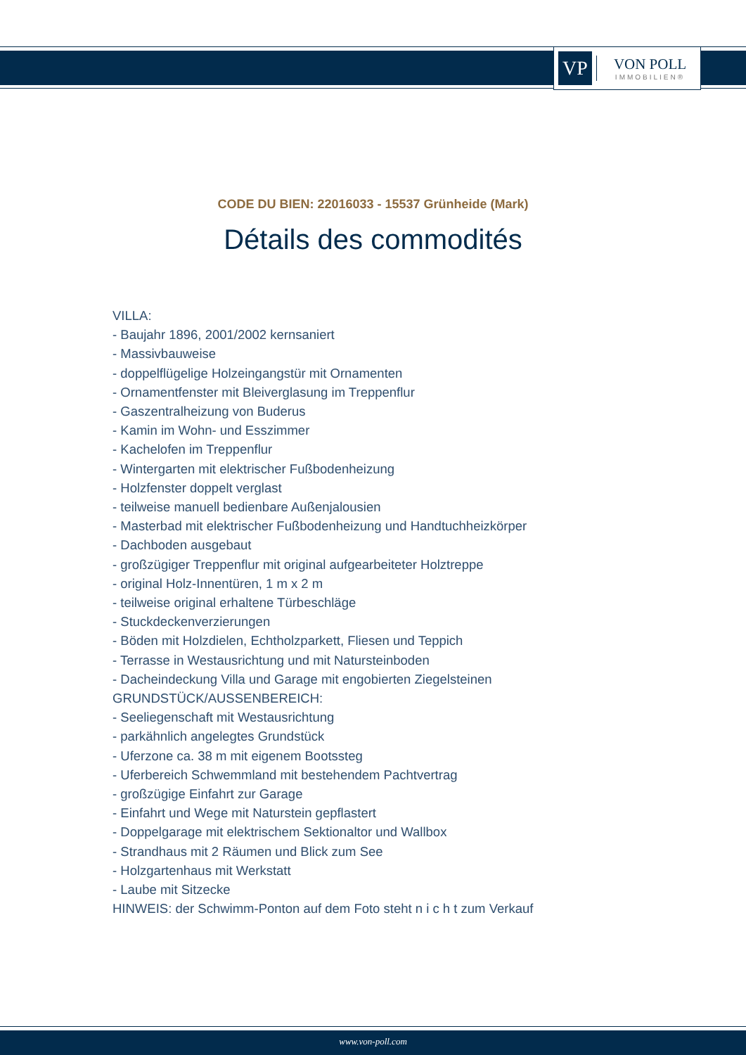VP
VON POLL
IMMOBILIEN®
CODE DU BIEN: 22016033 - 15537 Grünheide (Mark)
Détails des commodités
VILLA:
- Baujahr 1896, 2001/2002 kernsaniert
- Massivbauweise
- doppelflügelige Holzeingangstür mit Ornamenten
- Ornamentfenster mit Bleiverglasung im Treppenflur
- Gaszentralheizung von Buderus
- Kamin im Wohn- und Esszimmer
- Kachelofen im Treppenflur
- Wintergarten mit elektrischer Fußbodenheizung
- Holzfenster doppelt verglast
- teilweise manuell bedienbare Außenjalousien
- Masterbad mit elektrischer Fußbodenheizung und Handtuchheizkörper
- Dachboden ausgebaut
- großzügiger Treppenflur mit original aufgearbeiteter Holztreppe
- original Holz-Innentüren, 1 m x 2 m
- teilweise original erhaltene Türbeschläge
- Stuckdeckenverzierungen
- Böden mit Holzdielen, Echtholzparkett, Fliesen und Teppich
- Terrasse in Westausrichtung und mit Natursteinboden
- Dacheindeckung Villa und Garage mit engobierten Ziegelsteinen
GRUNDSTÜCK/AUSSENBEREICH:
- Seeliegenschaft mit Westausrichtung
- parkähnlich angelegtes Grundstück
- Uferzone ca. 38 m mit eigenem Bootssteg
- Uferbereich Schwemmland mit bestehendem Pachtvertrag
- großzügige Einfahrt zur Garage
- Einfahrt und Wege mit Naturstein gepflastert
- Doppelgarage mit elektrischem Sektionaltor und Wallbox
- Strandhaus mit 2 Räumen und Blick zum See
- Holzgartenhaus mit Werkstatt
- Laube mit Sitzecke
HINWEIS: der Schwimm-Ponton auf dem Foto steht n i c h t zum Verkauf
www.von-poll.com